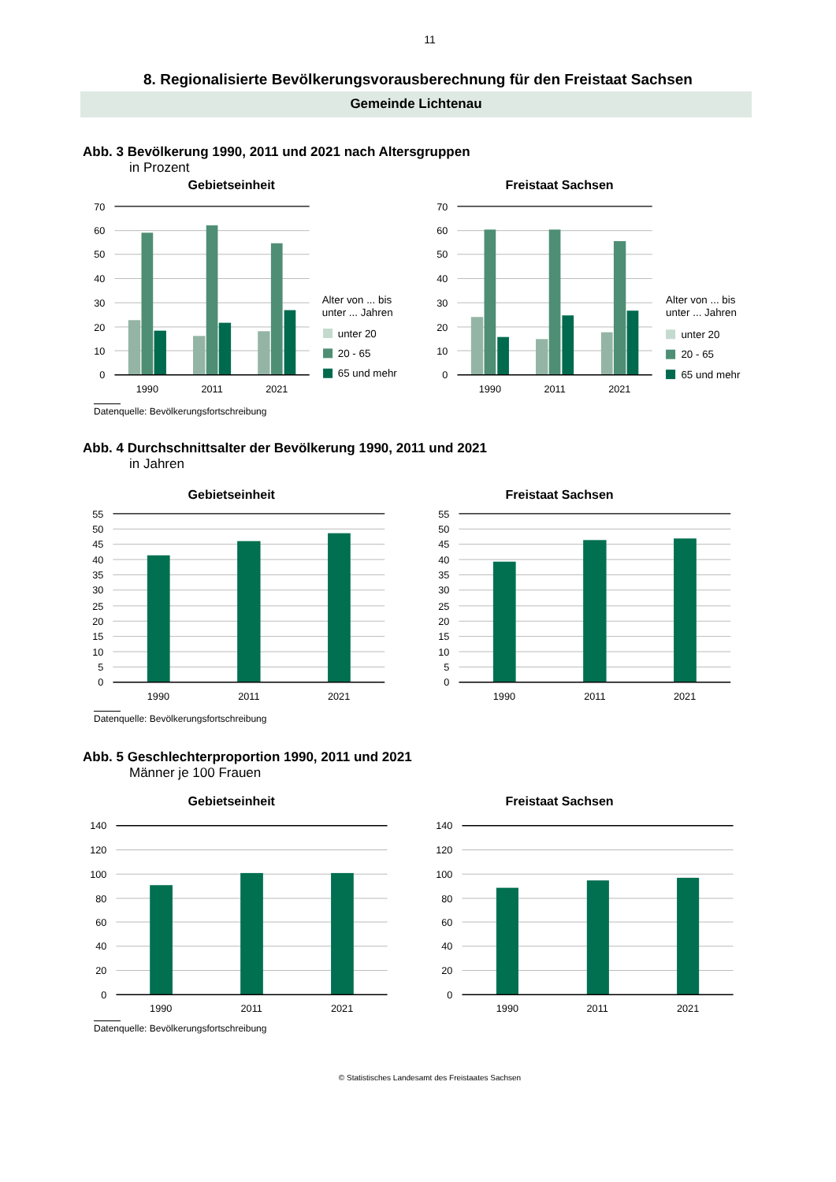11
8. Regionalisierte Bevölkerungsvorausberechnung für den Freistaat Sachsen
Gemeinde Lichtenau
Abb. 3 Bevölkerung 1990, 2011 und 2021 nach Altersgruppen
in Prozent
Gebietseinheit
70
60
50
40
30
20
10
0
1990
2011
2021
Alter von ... bis
unter ... Jahren
unter 20
20 - 65
65 und mehr
Freistaat Sachsen
70
60
50
40
30
20
10
0
1990
2011
2021
Alter von ... bis
unter ... Jahren
unter 20
20 - 65
65 und mehr
Datenquelle: Bevölkerungsfortschreibung
Abb. 4 Durchschnittsalter der Bevölkerung 1990, 2011 und 2021
in Jahren
Gebietseinheit
55
50
45
40
35
30
25
20
15
10
5
0
1990
2011
2021
Freistaat Sachsen
55
50
45
40
35
30
25
20
15
10
5
0
1990
2011
2021
Datenquelle: Bevölkerungsfortschreibung
Abb. 5 Geschlechterproportion 1990, 2011 und 2021
Männer je 100 Frauen
Gebietseinheit
140
120
100
80
60
40
20
0
1990
2011
2021
Freistaat Sachsen
140
120
100
80
60
40
20
0
1990
2011
2021
Datenquelle: Bevölkerungsfortschreibung
© Statistisches Landesamt des Freistaates Sachsen